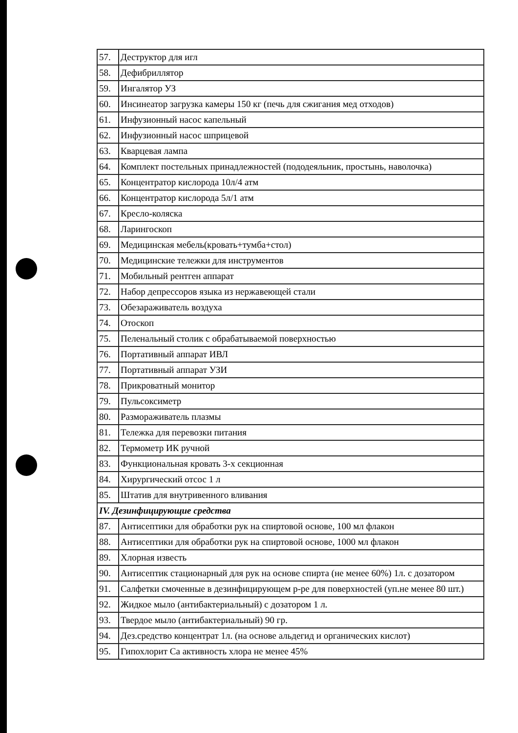| 57. | Деструктор для игл |
| 58. | Дефибриллятор |
| 59. | Ингалятор УЗ |
| 60. | Инсинеатор загрузка камеры 150 кг (печь для сжигания мед отходов) |
| 61. | Инфузионный насос капельный |
| 62. | Инфузионный насос шприцевой |
| 63. | Кварцевая лампа |
| 64. | Комплект постельных принадлежностей (пододеяльник, простынь, наволочка) |
| 65. | Концентратор кислорода 10л/4 атм |
| 66. | Концентратор кислорода 5л/1 атм |
| 67. | Кресло-коляска |
| 68. | Ларингоскоп |
| 69. | Медицинская мебель(кровать+тумба+стол) |
| 70. | Медицинские тележки для инструментов |
| 71. | Мобильный рентген аппарат |
| 72. | Набор депрессоров языка из нержавеющей стали |
| 73. | Обезараживатель воздуха |
| 74. | Отоскоп |
| 75. | Пеленальный столик с обрабатываемой поверхностью |
| 76. | Портативный аппарат ИВЛ |
| 77. | Портативный аппарат УЗИ |
| 78. | Прикроватный монитор |
| 79. | Пульсоксиметр |
| 80. | Размораживатель плазмы |
| 81. | Тележка для перевозки питания |
| 82. | Термометр ИК ручной |
| 83. | Функциональная кровать 3-х секционная |
| 84. | Хирургический отсос 1 л |
| 85. | Штатив для внутривенного вливания |
| IV. Дезинфицирующие средства | |
| 87. | Антисептики для обработки рук на спиртовой основе, 100 мл флакон |
| 88. | Антисептики для обработки рук на спиртовой основе, 1000 мл флакон |
| 89. | Хлорная известь |
| 90. | Антисептик стационарный для рук на основе спирта (не менее 60%) 1л. с дозатором |
| 91. | Салфетки смоченные в дезинфицирующем р-ре для поверхностей (уп.не менее 80 шт.) |
| 92. | Жидкое мыло (антибактериальный) с дозатором 1 л. |
| 93. | Твердое мыло (антибактериальный) 90 гр. |
| 94. | Дез.средство концентрат 1л. (на основе альдегид и органических кислот) |
| 95. | Гипохлорит Са активность хлора не менее 45% |